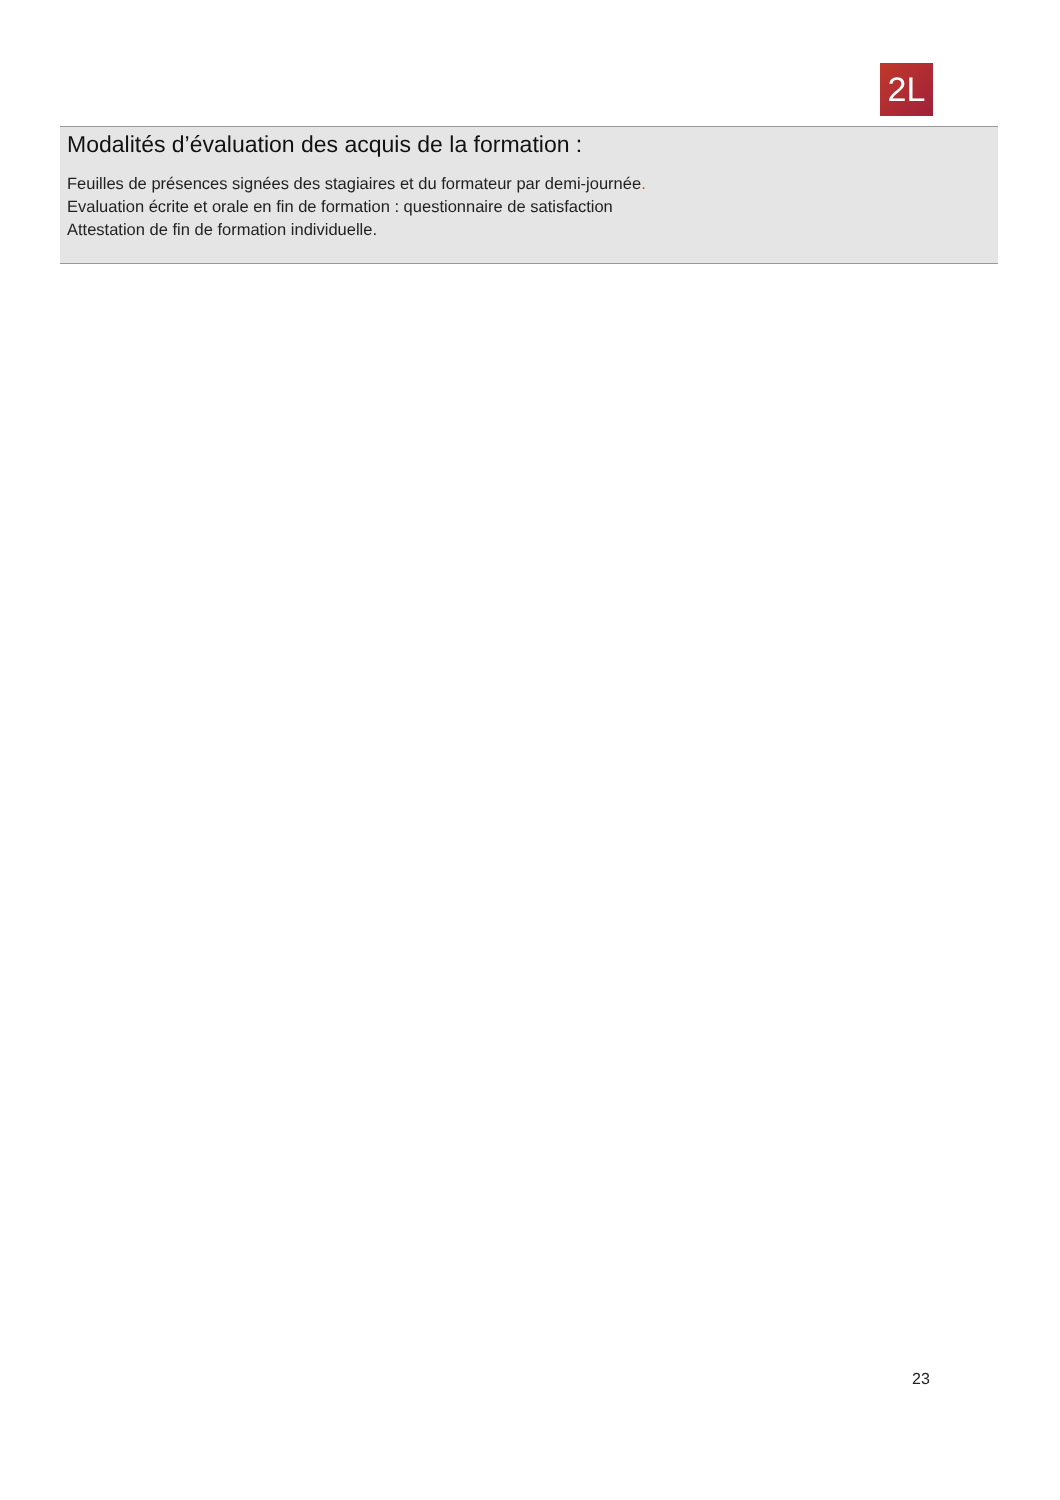2L
Modalités d’évaluation des acquis de la formation :
Feuilles de présences signées des stagiaires et du formateur par demi-journée.
Evaluation écrite et orale en fin de formation : questionnaire de satisfaction
Attestation de fin de formation individuelle.
23